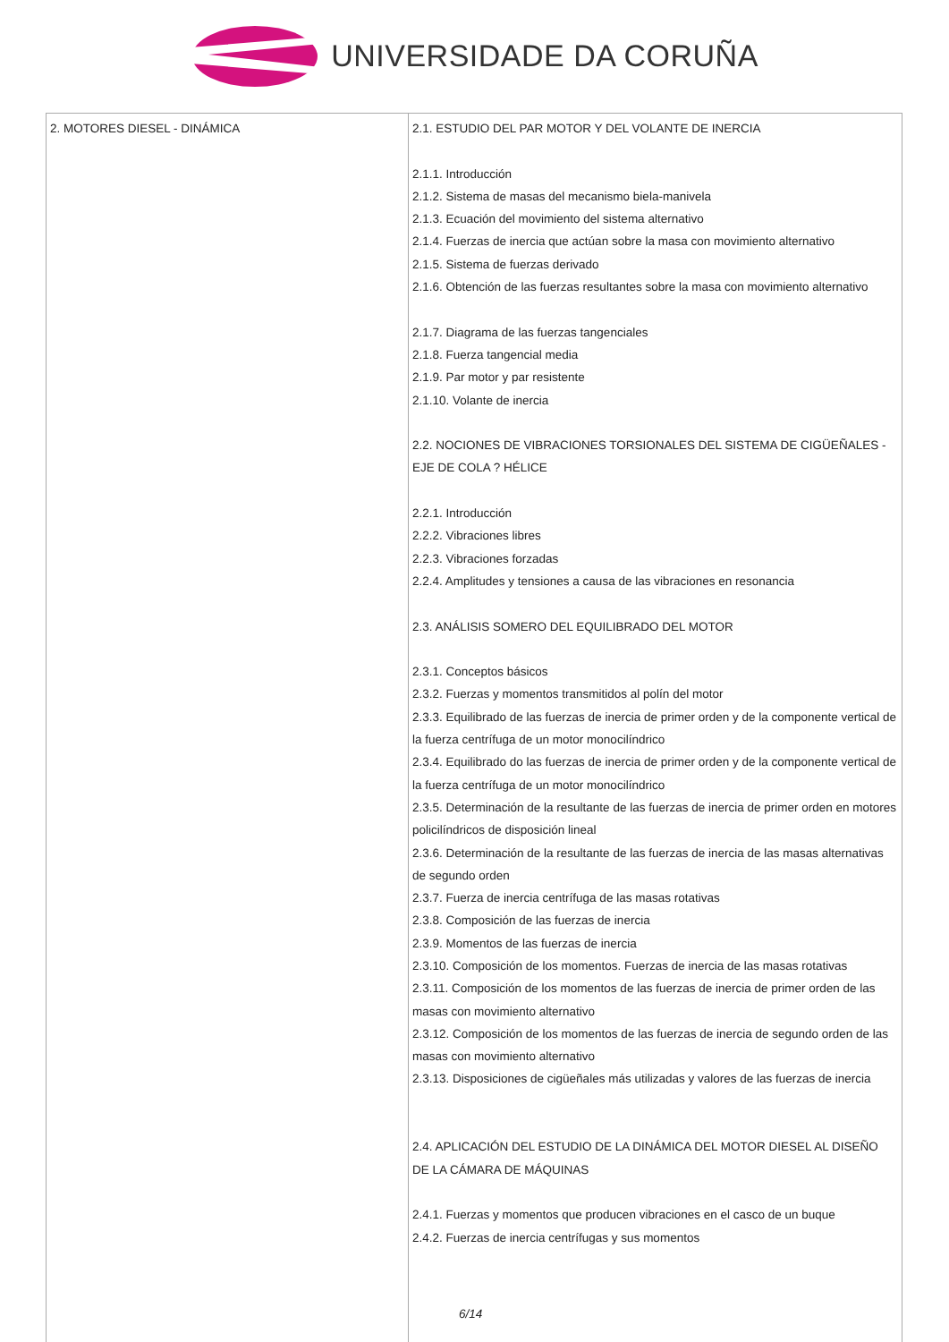UNIVERSIDADE DA CORUÑA
| 2. MOTORES DIESEL - DINÁMICA | 2.1. ESTUDIO DEL PAR MOTOR Y DEL VOLANTE DE INERCIA 2.1.1. Introducción 2.1.2. Sistema de masas del mecanismo biela-manivela 2.1.3. Ecuación del movimiento del sistema alternativo 2.1.4. Fuerzas de inercia que actúan sobre la masa con movimiento alternativo 2.1.5. Sistema de fuerzas derivado 2.1.6. Obtención de las fuerzas resultantes sobre la masa con movimiento alternativo 2.1.7. Diagrama de las fuerzas tangenciales 2.1.8. Fuerza tangencial media 2.1.9. Par motor y par resistente 2.1.10. Volante de inercia 2.2. NOCIONES DE VIBRACIONES TORSIONALES DEL SISTEMA DE CIGÜEÑALES - EJE DE COLA ? HÉLICE 2.2.1. Introducción 2.2.2. Vibraciones libres 2.2.3. Vibraciones forzadas 2.2.4. Amplitudes y tensiones a causa de las vibraciones en resonancia 2.3. ANÁLISIS SOMERO DEL EQUILIBRADO DEL MOTOR 2.3.1. Conceptos básicos 2.3.2. Fuerzas y momentos transmitidos al polín del motor 2.3.3. Equilibrado de las fuerzas de inercia de primer orden y de la componente vertical de la fuerza centrífuga de un motor monocilíndrico 2.3.4. Equilibrado do las fuerzas de inercia de primer orden y de la componente vertical de la fuerza centrífuga de un motor monocilíndrico 2.3.5. Determinación de la resultante de las fuerzas de inercia de primer orden en motores policilíndricos de disposición lineal 2.3.6. Determinación de la resultante de las fuerzas de inercia de las masas alternativas de segundo orden 2.3.7. Fuerza de inercia centrífuga de las masas rotativas 2.3.8. Composición de las fuerzas de inercia 2.3.9. Momentos de las fuerzas de inercia 2.3.10. Composición de los momentos. Fuerzas de inercia de las masas rotativas 2.3.11. Composición de los momentos de las fuerzas de inercia de primer orden de las masas con movimiento alternativo 2.3.12. Composición de los momentos de las fuerzas de inercia de segundo orden de las masas con movimiento alternativo 2.3.13. Disposiciones de cigüeñales más utilizadas y valores de las fuerzas de inercia 2.4. APLICACIÓN DEL ESTUDIO DE LA DINÁMICA DEL MOTOR DIESEL AL DISEÑO DE LA CÁMARA DE MÁQUINAS 2.4.1. Fuerzas y momentos que producen vibraciones en el casco de un buque 2.4.2. Fuerzas de inercia centrífugas y sus momentos 6/14 |